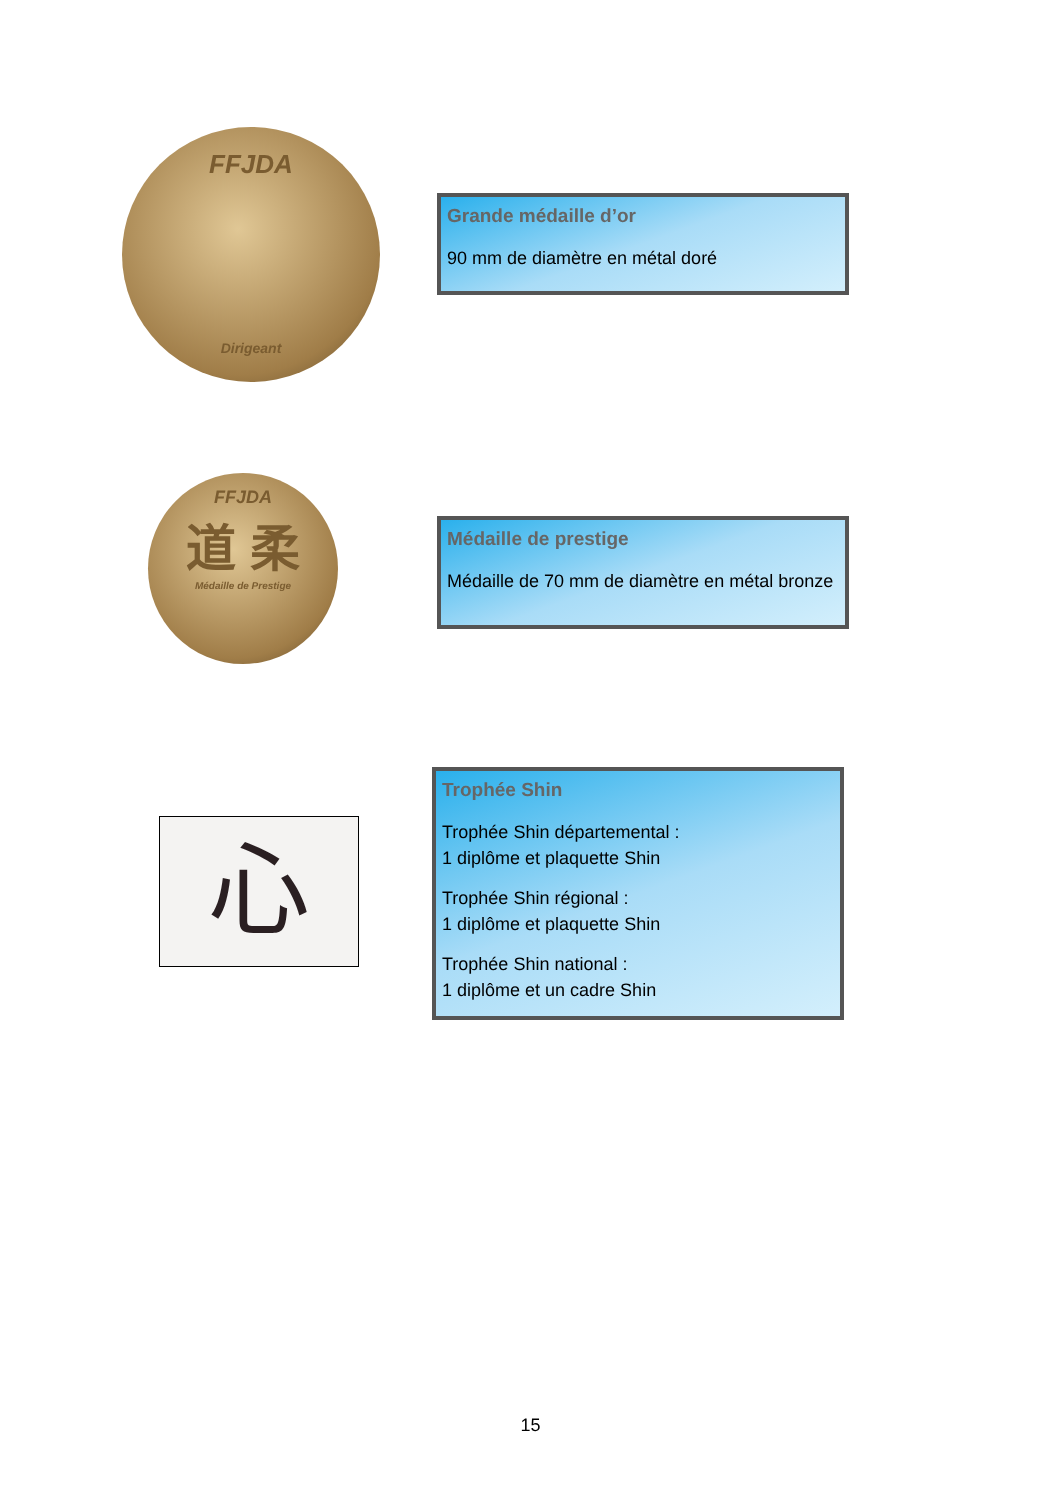FFJDA
Dirigeant
Grande médaille d’or
90 mm de diamètre en métal doré
FFJDA
道 柔
Médaille de Prestige
Médaille de prestige
Médaille de 70 mm de diamètre en métal bronze
心
Trophée Shin
Trophée Shin départemental :
1 diplôme et plaquette Shin
Trophée Shin régional :
1 diplôme et plaquette Shin
Trophée Shin national :
1 diplôme et un cadre Shin
15